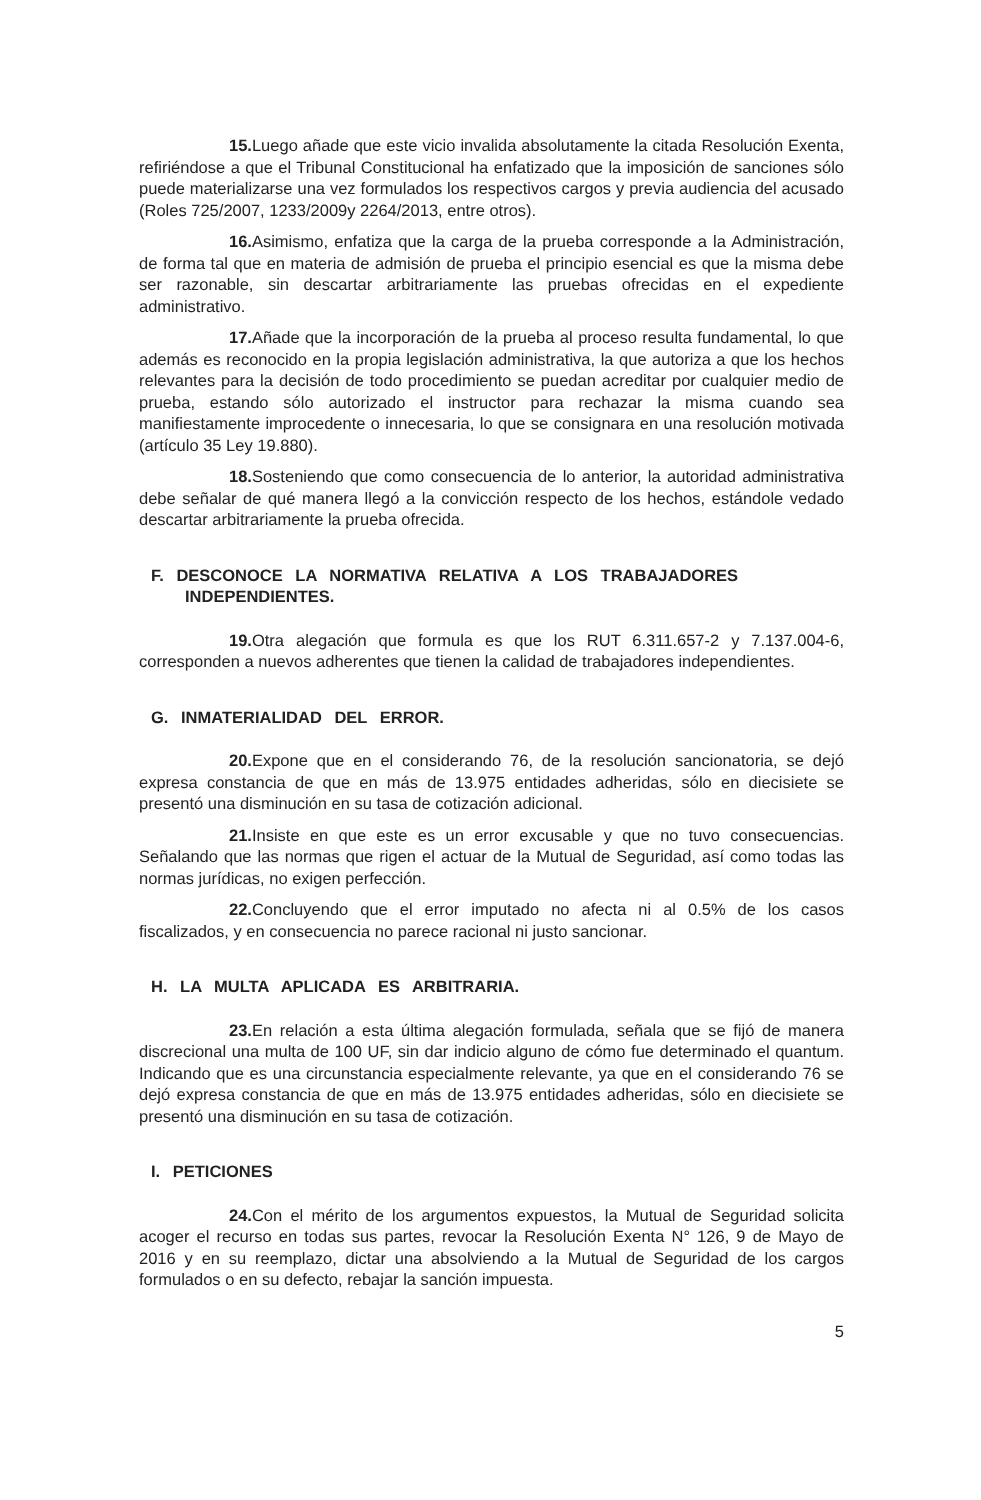15. Luego añade que este vicio invalida absolutamente la citada Resolución Exenta, refiriéndose a que el Tribunal Constitucional ha enfatizado que la imposición de sanciones sólo puede materializarse una vez formulados los respectivos cargos y previa audiencia del acusado (Roles 725/2007, 1233/2009y 2264/2013, entre otros).
16. Asimismo, enfatiza que la carga de la prueba corresponde a la Administración, de forma tal que en materia de admisión de prueba el principio esencial es que la misma debe ser razonable, sin descartar arbitrariamente las pruebas ofrecidas en el expediente administrativo.
17. Añade que la incorporación de la prueba al proceso resulta fundamental, lo que además es reconocido en la propia legislación administrativa, la que autoriza a que los hechos relevantes para la decisión de todo procedimiento se puedan acreditar por cualquier medio de prueba, estando sólo autorizado el instructor para rechazar la misma cuando sea manifiestamente improcedente o innecesaria, lo que se consignara en una resolución motivada (artículo 35 Ley 19.880).
18. Sosteniendo que como consecuencia de lo anterior, la autoridad administrativa debe señalar de qué manera llegó a la convicción respecto de los hechos, estándole vedado descartar arbitrariamente la prueba ofrecida.
F. DESCONOCE LA NORMATIVA RELATIVA A LOS TRABAJADORES INDEPENDIENTES.
19. Otra alegación que formula es que los RUT 6.311.657-2 y 7.137.004-6, corresponden a nuevos adherentes que tienen la calidad de trabajadores independientes.
G. INMATERIALIDAD DEL ERROR.
20. Expone que en el considerando 76, de la resolución sancionatoria, se dejó expresa constancia de que en más de 13.975 entidades adheridas, sólo en diecisiete se presentó una disminución en su tasa de cotización adicional.
21. Insiste en que este es un error excusable y que no tuvo consecuencias. Señalando que las normas que rigen el actuar de la Mutual de Seguridad, así como todas las normas jurídicas, no exigen perfección.
22. Concluyendo que el error imputado no afecta ni al 0.5% de los casos fiscalizados, y en consecuencia no parece racional ni justo sancionar.
H. LA MULTA APLICADA ES ARBITRARIA.
23. En relación a esta última alegación formulada, señala que se fijó de manera discrecional una multa de 100 UF, sin dar indicio alguno de cómo fue determinado el quantum. Indicando que es una circunstancia especialmente relevante, ya que en el considerando 76 se dejó expresa constancia de que en más de 13.975 entidades adheridas, sólo en diecisiete se presentó una disminución en su tasa de cotización.
I. PETICIONES
24. Con el mérito de los argumentos expuestos, la Mutual de Seguridad solicita acoger el recurso en todas sus partes, revocar la Resolución Exenta N° 126, 9 de Mayo de 2016 y en su reemplazo, dictar una absolviendo a la Mutual de Seguridad de los cargos formulados o en su defecto, rebajar la sanción impuesta.
5